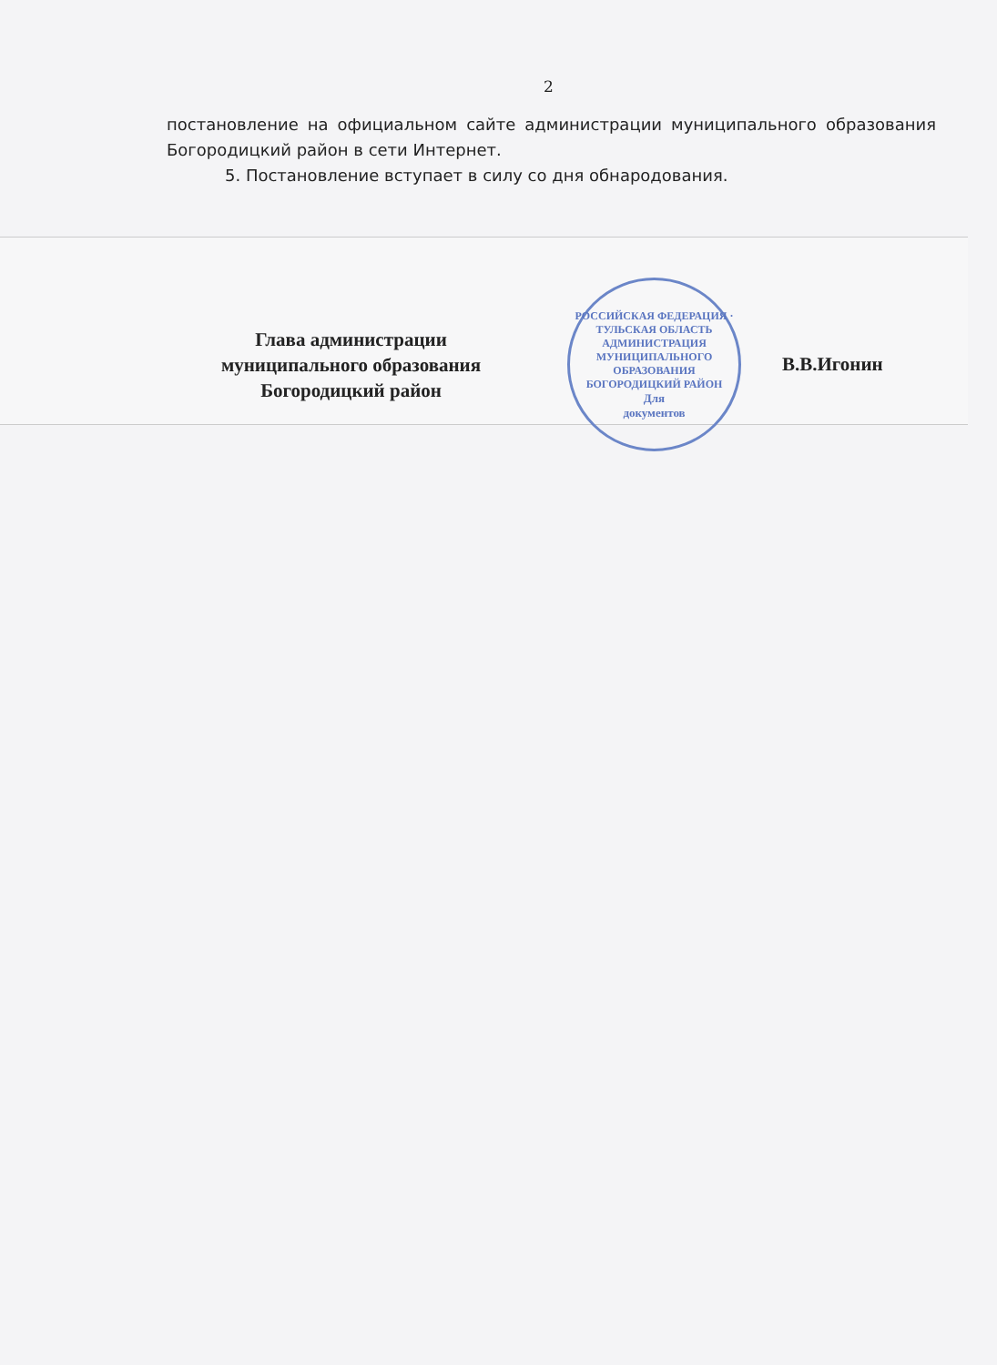2
постановление на официальном сайте администрации муниципального образования Богородицкий район в сети Интернет.
5. Постановление вступает в силу со дня обнародования.
Глава администрации
муниципального образования
Богородицкий район
РОССИЙСКАЯ ФЕДЕРАЦИЯ · ТУЛЬСКАЯ ОБЛАСТЬ
АДМИНИСТРАЦИЯ МУНИЦИПАЛЬНОГО ОБРАЗОВАНИЯ БОГОРОДИЦКИЙ РАЙОН
Для
документов
В.В.Игонин